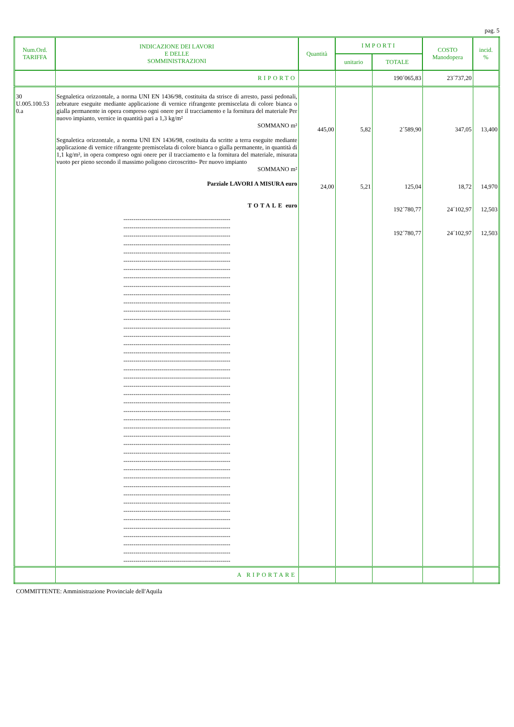pag. 5
| Num.Ord. TARIFFA | INDICAZIONE DEI LAVORI E DELLE SOMMINISTRAZIONI | Quantità | IMPORTI | | COSTO Manodopera | incid. % |
| --- | --- | --- | --- | --- | --- | --- |
| | | | unitario | TOTALE | | |
| | RIPORTO | | | 190´065,83 | 23´737,20 | |
| 30 U.005.100.53 0.a | Segnaletica orizzontale, a norma UNI EN 1436/98, costituita da strisce di arresto, passi pedonali, zebrature eseguite mediante applicazione di vernice rifrangente premiscelata di colore bianca o gialla permanente in opera compreso ogni onere per il tracciamento e la fornitura del materiale Per nuovo impianto, vernice in quantità pari a 1,3 kg/m² SOMMANO m² Segnaletica orizzontale, a norma UNI EN 1436/98, costituita da scritte a terra eseguite mediante applicazione di vernice rifrangente premiscelata di colore bianca o gialla permanente, in quantità di 1,1 kg/m², in opera compreso ogni onere per il tracciamento e la fornitura del materiale, misurata vuoto per pieno secondo il massimo poligono circoscritto- Per nuovo impianto SOMMANO m² Parziale LAVORI A MISURA euro TOTALE euro ----------------------------------------------------- ----------------------------------------------------- ----------------------------------------------------- ----------------------------------------------------- ----------------------------------------------------- ----------------------------------------------------- ----------------------------------------------------- ----------------------------------------------------- ----------------------------------------------------- ----------------------------------------------------- ----------------------------------------------------- ----------------------------------------------------- ----------------------------------------------------- ----------------------------------------------------- ----------------------------------------------------- ----------------------------------------------------- ----------------------------------------------------- ----------------------------------------------------- ----------------------------------------------------- ----------------------------------------------------- ----------------------------------------------------- ----------------------------------------------------- ----------------------------------------------------- ----------------------------------------------------- ----------------------------------------------------- ----------------------------------------------------- ----------------------------------------------------- ----------------------------------------------------- ----------------------------------------------------- ----------------------------------------------------- ----------------------------------------------------- ----------------------------------------------------- ----------------------------------------------------- ----------------------------------------------------- ----------------------------------------------------- ----------------------------------------------------- ----------------------------------------------------- ----------------------------------------------------- ----------------------------------------------------- ----------------------------------------------------- ----------------------------------------------------- ----------------------------------------------------- | 445,00 24,00 | 5,82 5,21 | 2´589,90 125,04 192´780,77 192´780,77 | 347,05 18,72 24´102,97 24´102,97 | 13,400 14,970 12,503 12,503 |
| | A RIPORTARE | | | | | |
COMMITTENTE: Amministrazione Provinciale dell'Aquila